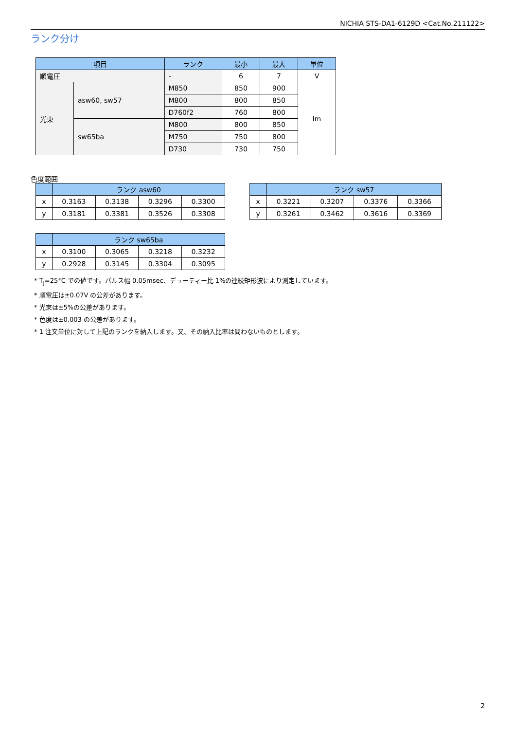NICHIA STS-DA1-6129D <Cat.No.211122>
ランク分け
| 項目 | | ランク | 最小 | 最大 | 単位 |
| --- | --- | --- | --- | --- | --- |
| 順電圧 | | - | 6 | 7 | V |
| 光束 | asw60, sw57 | M850 | 850 | 900 | lm |
| | | M800 | 800 | 850 | |
| | | D760f2 | 760 | 800 | |
| | sw65ba | M800 | 800 | 850 | |
| | | M750 | 750 | 800 | |
| | | D730 | 730 | 750 | |
色度範囲
| | ランク asw60 | | | |
| --- | --- | --- | --- | --- |
| x | 0.3163 | 0.3138 | 0.3296 | 0.3300 |
| y | 0.3181 | 0.3381 | 0.3526 | 0.3308 |
| | ランク sw57 | | | |
| --- | --- | --- | --- | --- |
| x | 0.3221 | 0.3207 | 0.3376 | 0.3366 |
| y | 0.3261 | 0.3462 | 0.3616 | 0.3369 |
| | ランク sw65ba | | | |
| --- | --- | --- | --- | --- |
| x | 0.3100 | 0.3065 | 0.3218 | 0.3232 |
| y | 0.2928 | 0.3145 | 0.3304 | 0.3095 |
* T<sub>J</sub>=25°C での値です。パルス幅 0.05msec、デューティー比 1%の連続矩形波により測定しています。
* 順電圧は±0.07V の公差があります。
* 光束は±5%の公差があります。
* 色度は±0.003 の公差があります。
* 1 注文単位に対して上記のランクを納入します。又、その納入比率は問わないものとします。
2